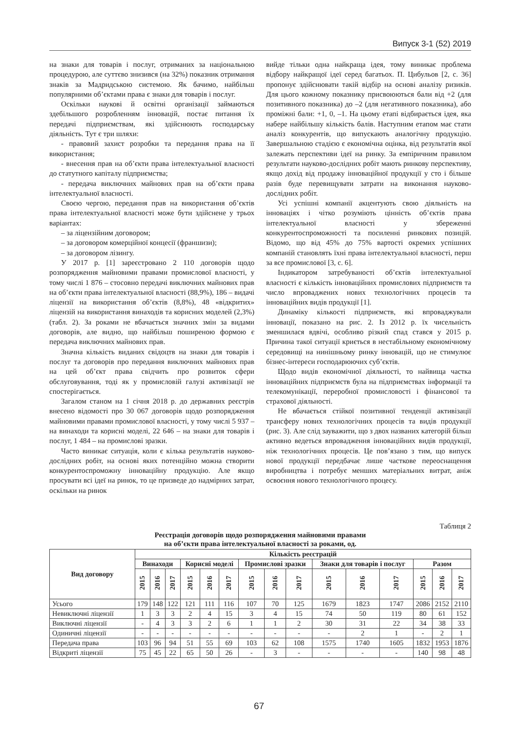Випуск 3-1 (52) 2019
на знаки для товарів і послуг, отриманих за національною процедурою, але суттєво знизився (на 32%) показник отримання знаків за Мадридською системою. Як бачимо, найбільш популярними об’єктами права є знаки для товарів і послуг.
Оскільки наукові й освітні організації займаються здебільшого розробленням інновацій, постає питання їх передачі підприємствам, які здійснюють господарську діяльність. Тут є три шляхи:
- правовий захист розробки та передання права на її використання;
- внесення прав на об’єкти права інтелектуальної власності до статутного капіталу підприємства;
- передача виключних майнових прав на об’єкти права інтелектуальної власності.
Своєю чергою, передання прав на використання об’єктів права інтелектуальної власності може бути здійснене у трьох варіантах:
– за ліцензійним договором;
– за договором комерційної концесії (франшизи);
– за договором лізингу.
У 2017 р. [1] зареєстровано 2 110 договорів щодо розпорядження майновими правами промислової власності, у тому числі 1 876 – стосовно передачі виключних майнових прав на об’єкти права інтелектуальної власності (88,9%), 186 – видачі ліцензії на використання об’єктів (8,8%), 48 «відкритих» ліцензій на використання винаходів та корисних моделей (2,3%) (табл. 2). За роками не вбачається значних змін за видами договорів, але видно, що найбільш поширеною формою є передача виключних майнових прав.
Значна кількість виданих свідоцтв на знаки для товарів і послуг та договорів про передання виключних майнових прав на цей об’єкт права свідчить про розвиток сфери обслуговування, тоді як у промисловій галузі активізації не спостерігається.
Загалом станом на 1 січня 2018 р. до державних реєстрів внесено відомості про 30 067 договорів щодо розпорядження майновими правами промислової власності, у тому числі 5 937 – на винаходи та корисні моделі, 22 646 – на знаки для товарів і послуг, 1 484 – на промислові зразки.
Часто виникає ситуація, коли є кілька результатів науково-дослідних робіт, на основі яких потенційно можна створити конкурентоспроможну інноваційну продукцію. Але якщо просувати всі ідеї на ринок, то це призведе до надмірних затрат, оскільки на ринок
вийде тільки одна найкраща ідея, тому виникає проблема відбору найкращої ідеї серед багатьох. П. Цибульов [2, с. 36] пропонує здійснювати такій відбір на основі аналізу ризиків. Для цього кожному показнику присвоюються бали від +2 (для позитивного показника) до –2 (для негативного показника), або проміжні бали: +1, 0, –1. На цьому етапі відбирається ідея, яка набере найбільшу кількість балів. Наступним етапом має стати аналіз конкурентів, що випускають аналогічну продукцію. Завершальною стадією є економічна оцінка, від результатів якої залежать перспективи ідеї на ринку. За емпіричним правилом результати науково-дослідних робіт мають ринкову перспективу, якщо дохід від продажу інноваційної продукції у сто і більше разів буде перевищувати затрати на виконання науково-дослідних робіт.
Усі успішні компанії акцентують свою діяльність на інноваціях і чітко розуміють цінність об’єктів права інтелектуальної власності у збереженні конкурентоспроможності та посиленні ринкових позицій. Відомо, що від 45% до 75% вартості окремих успішних компаній становлять їхні права інтелектуальної власності, перш за все промислової [3, с. 6].
Індикатором затребуваності об’єктів інтелектуальної власності є кількість інноваційних промислових підприємств та число впроваджених нових технологічних процесів та інноваційних видів продукції [1].
Динаміку кількості підприємств, які впроваджували інновації, показано на рис. 2. Із 2012 р. їх чисельність зменшилася вдвічі, особливо різкий спад стався у 2015 р. Причина такої ситуації криється в нестабільному економічному середовищі на нинішньому ринку інновацій, що не стимулює бізнес-інтереси господарюючих суб’єктів.
Щодо видів економічної діяльності, то найвища частка інноваційних підприємств була на підприємствах інформації та телекомунікації, переробної промисловості і фінансової та страхової діяльності.
Не вбачається стійкої позитивної тенденції активізації трансферу нових технологічних процесів та видів продукції (рис. 3). Але слід зауважити, що з двох названих категорій більш активно ведеться впровадження інноваційних видів продукції, ніж технологічних процесів. Це пов’язано з тим, що випуск нової продукції передбачає лише часткове переоснащення виробництва і потребує менших матеріальних витрат, аніж освоєння нового технологічного процесу.
Таблиця 2
Реєстрація договорів щодо розпорядження майновими правами
на об’єкти права інтелектуальної власності за роками, од.
| Вид договору | Кількість реєстрацій | | | | | | | | | | | | | | |
| --- | --- | --- | --- | --- | --- | --- | --- | --- | --- | --- | --- | --- | --- | --- | --- |
| | Винаходи | | | Корисні моделі | | | Промислові зразки | | | Знаки для товарів і послуг | | | Разом | | |
| | 2015 | 2016 | 2017 | 2015 | 2016 | 2017 | 2015 | 2016 | 2017 | 2015 | 2016 | 2017 | 2015 | 2016 | 2017 |
| Усього | 179 | 148 | 122 | 121 | 111 | 116 | 107 | 70 | 125 | 1679 | 1823 | 1747 | 2086 | 2152 | 2110 |
| Невиключні ліцензії | 1 | 3 | 3 | 2 | 4 | 15 | 3 | 4 | 15 | 74 | 50 | 119 | 80 | 61 | 152 |
| Виключні ліцензії | - | 4 | 3 | 3 | 2 | 6 | 1 | 1 | 2 | 30 | 31 | 22 | 34 | 38 | 33 |
| Одиничні ліцензії | - | - | - | - | - | - | - | - | - | - | 2 | 1 | - | 2 | 1 |
| Передача права | 103 | 96 | 94 | 51 | 55 | 69 | 103 | 62 | 108 | 1575 | 1740 | 1605 | 1832 | 1953 | 1876 |
| Відкриті ліцензії | 75 | 45 | 22 | 65 | 50 | 26 | - | 3 | - | - | - | - | 140 | 98 | 48 |
67